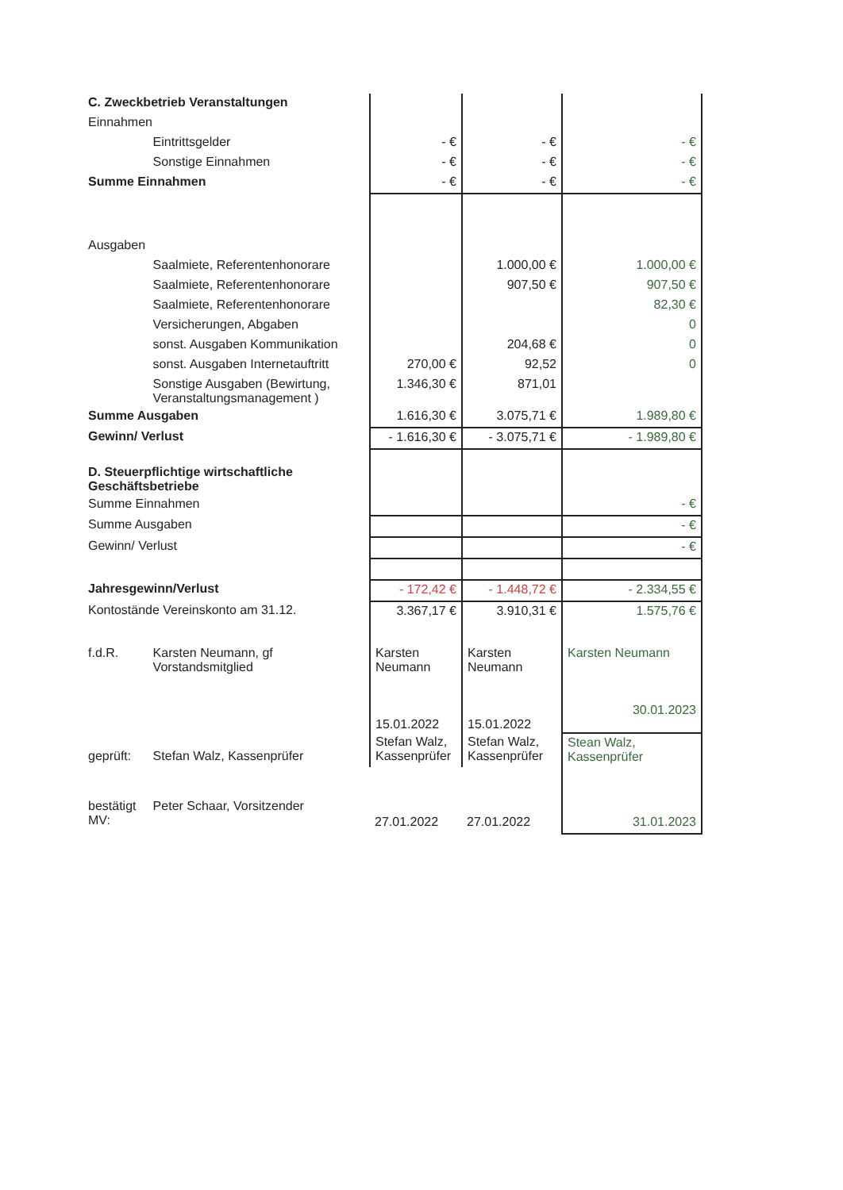| C. Zweckbetrieb Veranstaltungen | | | | |
| Einnahmen | | | | |
| | Eintrittsgelder | - € | - € | - € |
| | Sonstige Einnahmen | - € | - € | - € |
| Summe Einnahmen | | - € | - € | - € |
| Ausgaben | | | | |
| | Saalmiete, Referentenhonorare | | 1.000,00 € | 1.000,00 € |
| | Saalmiete, Referentenhonorare | | 907,50 € | 907,50 € |
| | Saalmiete, Referentenhonorare | | | 82,30 € |
| | Versicherungen, Abgaben | | | 0 |
| | sonst. Ausgaben Kommunikation | | 204,68 € | 0 |
| | sonst. Ausgaben Internetauftritt | 270,00 € | 92,52 | 0 |
| | Sonstige Ausgaben (Bewirtung, Veranstaltungsmanagement ) | 1.346,30 € | 871,01 | |
| Summe Ausgaben | | 1.616,30 € | 3.075,71 € | 1.989,80 € |
| Gewinn/ Verlust | | - 1.616,30 € | - 3.075,71 € | - 1.989,80 € |
| D. Steuerpflichtige wirtschaftliche Geschäftsbetriebe | | | | |
| Summe Einnahmen | | | | - € |
| Summe Ausgaben | | | | - € |
| Gewinn/ Verlust | | | | - € |
| Jahresgewinn/Verlust | | - 172,42 € | - 1.448,72 € | - 2.334,55 € |
| Kontostände Vereinskonto am 31.12. | | 3.367,17 € | 3.910,31 € | 1.575,76 € |
| f.d.R. | Karsten Neumann, gf Vorstandsmitglied | Karsten Neumann 15.01.2022 | Karsten Neumann 15.01.2022 | Karsten Neumann 30.01.2023 |
| geprüft: | Stefan Walz, Kassenprüfer | Stefan Walz, Kassenprüfer | Stefan Walz, Kassenprüfer | Stean Walz, Kassenprüfer |
| bestätigt MV: | Peter Schaar, Vorsitzender | 27.01.2022 | 27.01.2022 | 31.01.2023 |